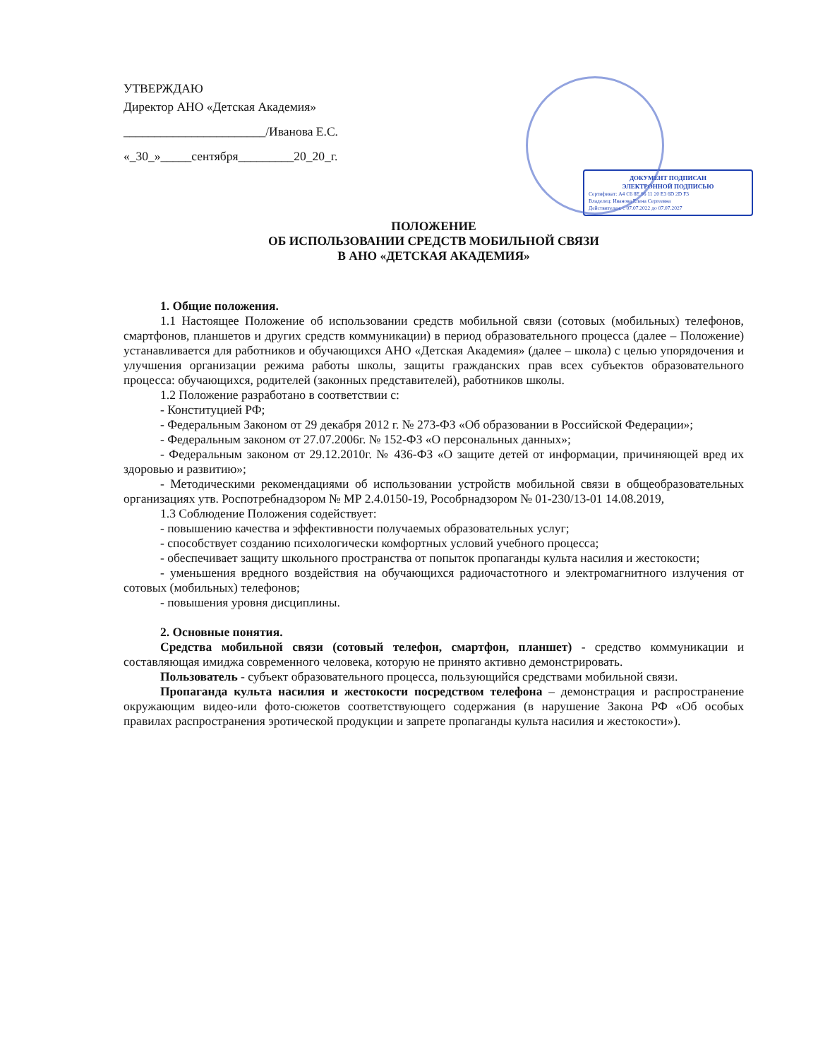УТВЕРЖДАЮ
Директор АНО «Детская Академия»
_______________________/Иванова Е.С.
«_30_»_____сентября_________20_20_г.
ДОКУМЕНТ ПОДПИСАН
ЭЛЕКТРОННОЙ ПОДПИСЬЮ
Сертификат: A4 C6 8E 96 11 20 E3 6D 2D F3
Владелец: Иванова Елена Сергеевна
Действителен: с 07.07.2022 до 07.07.2027
ПОЛОЖЕНИЕ
ОБ ИСПОЛЬЗОВАНИИ СРЕДСТВ МОБИЛЬНОЙ СВЯЗИ
В АНО «ДЕТСКАЯ АКАДЕМИЯ»
1. Общие положения.
1.1 Настоящее Положение об использовании средств мобильной связи (сотовых (мобильных) телефонов, смартфонов, планшетов и других средств коммуникации) в период образовательного процесса (далее – Положение) устанавливается для работников и обучающихся АНО «Детская Академия» (далее – школа) с целью упорядочения и улучшения организации режима работы школы, защиты гражданских прав всех субъектов образовательного процесса: обучающихся, родителей (законных представителей), работников школы.
1.2 Положение разработано в соответствии с:
- Конституцией РФ;
- Федеральным Законом от 29 декабря 2012 г. № 273-ФЗ «Об образовании в Российской Федерации»;
- Федеральным законом от 27.07.2006г. № 152-ФЗ «О персональных данных»;
- Федеральным законом от 29.12.2010г. № 436-ФЗ «О защите детей от информации, причиняющей вред их здоровью и развитию»;
- Методическими рекомендациями об использовании устройств мобильной связи в общеобразовательных организациях утв. Роспотребнадзором № МР 2.4.0150-19, Рособрнадзором № 01-230/13-01 14.08.2019,
1.3 Соблюдение Положения содействует:
- повышению качества и эффективности получаемых образовательных услуг;
- способствует созданию психологически комфортных условий учебного процесса;
- обеспечивает защиту школьного пространства от попыток пропаганды культа насилия и жестокости;
- уменьшения вредного воздействия на обучающихся радиочастотного и электромагнитного излучения от сотовых (мобильных) телефонов;
- повышения уровня дисциплины.
2. Основные понятия.
Средства мобильной связи (сотовый телефон, смартфон, планшет) - средство коммуникации и составляющая имиджа современного человека, которую не принято активно демонстрировать.
Пользователь - субъект образовательного процесса, пользующийся средствами мобильной связи.
Пропаганда культа насилия и жестокости посредством телефона – демонстрация и распространение окружающим видео-или фото-сюжетов соответствующего содержания (в нарушение Закона РФ «Об особых правилах распространения эротической продукции и запрете пропаганды культа насилия и жестокости»).